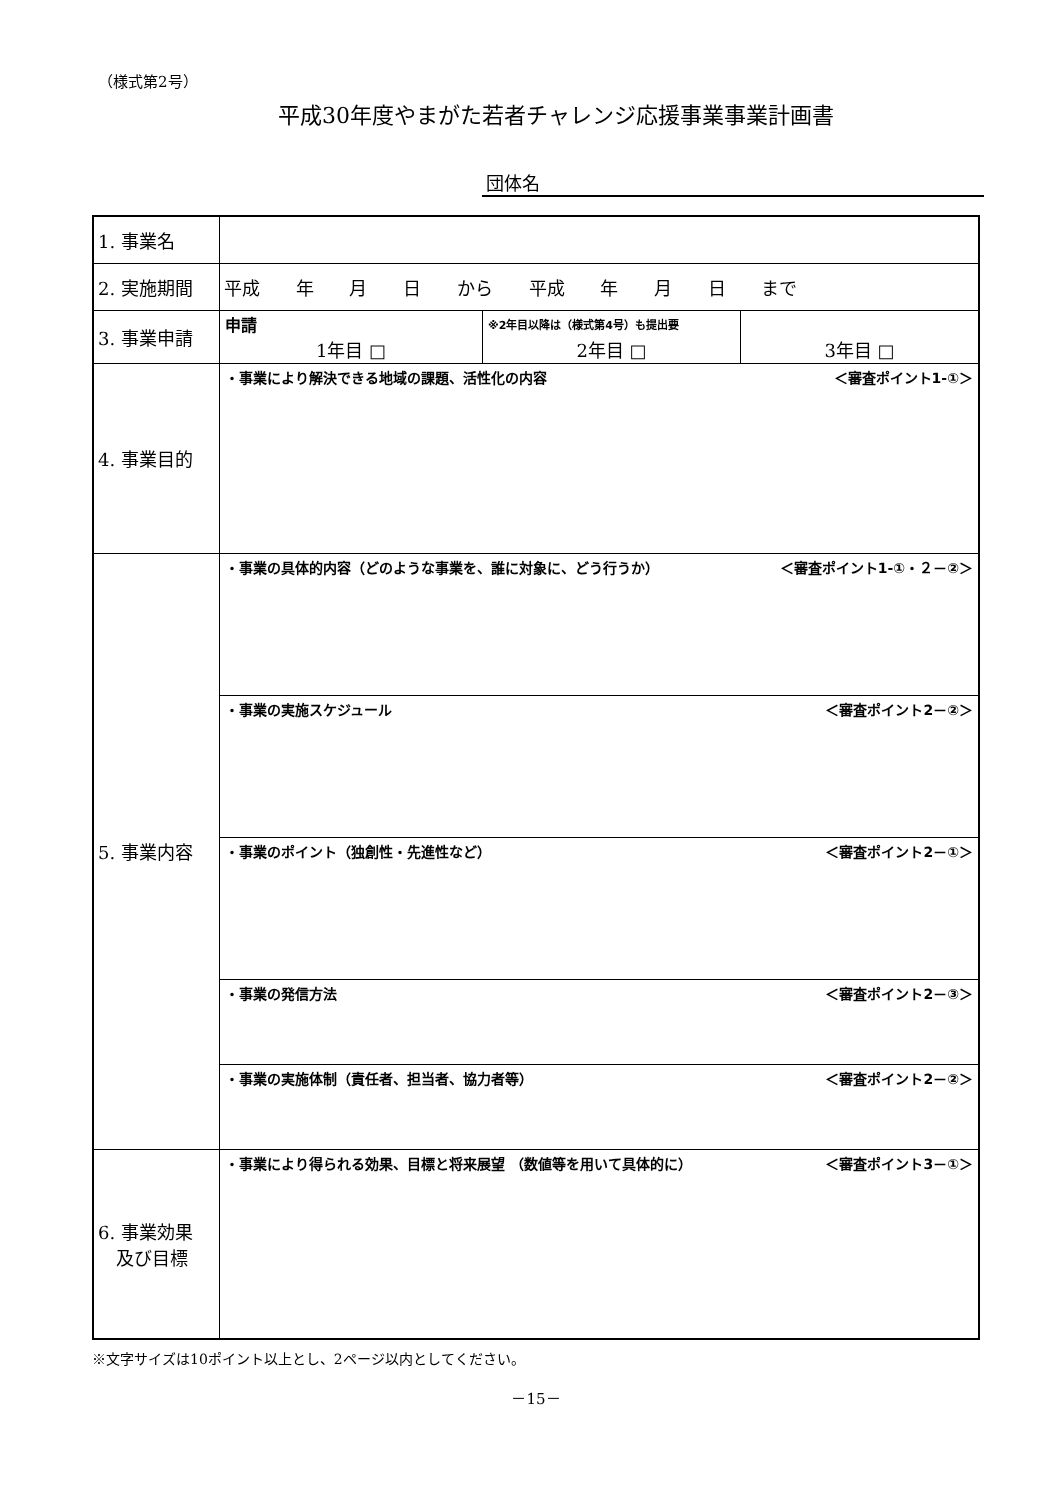（様式第2号）
平成30年度やまがた若者チャレンジ応援事業事業計画書
団体名
| 1. 事業名 | | | |
| 2. 実施期間 | 平成 年 月 日 から 平成 年 月 日 まで | | |
| 3. 事業申請 | 申請 1年目 □ | ※2年目以降は（様式第4号）も提出要 2年目 □ | 3年目 □ |
| 4. 事業目的 | ・事業により解決できる地域の課題、活性化の内容 ＜審査ポイント1-①＞ | | |
| 5. 事業内容 | ・事業の具体的内容（どのような事業を、誰に対象に、どう行うか） ＜審査ポイント1-①・２－②＞ | | |
| | ・事業の実施スケジュール ＜審査ポイント2－②＞ | | |
| | ・事業のポイント（独創性・先進性など） ＜審査ポイント2－①＞ | | |
| | ・事業の発信方法 ＜審査ポイント2－③＞ | | |
| | ・事業の実施体制（責任者、担当者、協力者等） ＜審査ポイント2－②＞ | | |
| 6. 事業効果 及び目標 | ・事業により得られる効果、目標と将来展望 （数値等を用いて具体的に） ＜審査ポイント3－①＞ | | |
※文字サイズは10ポイント以上とし、2ページ以内としてください。
－15－